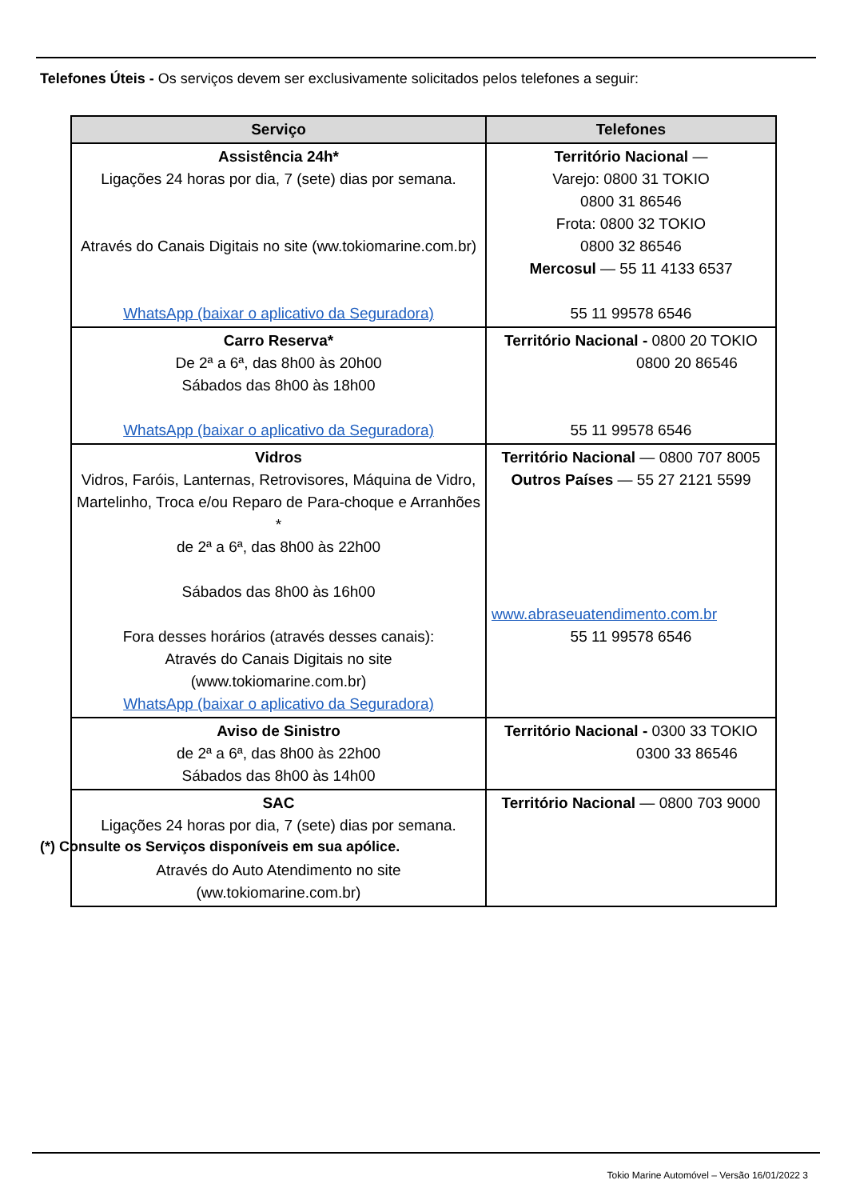Telefones Úteis - Os serviços devem ser exclusivamente solicitados pelos telefones a seguir:
| Serviço | Telefones |
| --- | --- |
| Assistência 24h* Ligações 24 horas por dia, 7 (sete) dias por semana. Através do Canais Digitais no site (ww.tokiomarine.com.br) WhatsApp (baixar o aplicativo da Seguradora) | Território Nacional — Varejo: 0800 31 TOKIO 0800 31 86546 Frota: 0800 32 TOKIO 0800 32 86546 Mercosul — 55 11 4133 6537 55 11 99578 6546 |
| Carro Reserva* De 2ª a 6ª, das 8h00 às 20h00 Sábados das 8h00 às 18h00 WhatsApp (baixar o aplicativo da Seguradora) | Território Nacional - 0800 20 TOKIO 0800 20 86546 55 11 99578 6546 |
| Vidros Vidros, Faróis, Lanternas, Retrovisores, Máquina de Vidro, Martelinho, Troca e/ou Reparo de Para-choque e Arranhões * de 2ª a 6ª, das 8h00 às 22h00 Sábados das 8h00 às 16h00 Fora desses horários (através desses canais): Através do Canais Digitais no site (www.tokiomarine.com.br) WhatsApp (baixar o aplicativo da Seguradora) | Território Nacional — 0800 707 8005 Outros Países — 55 27 2121 5599 www.abraseuatendimento.com.br 55 11 99578 6546 |
| Aviso de Sinistro de 2ª a 6ª, das 8h00 às 22h00 Sábados das 8h00 às 14h00 | Território Nacional - 0300 33 TOKIO 0300 33 86546 |
| SAC Ligações 24 horas por dia, 7 (sete) dias por semana. Através do Auto Atendimento no site (ww.tokiomarine.com.br) | Território Nacional — 0800 703 9000 |
(*) Consulte os Serviços disponíveis em sua apólice.
Tokio Marine Automóvel – Versão 16/01/2022 3